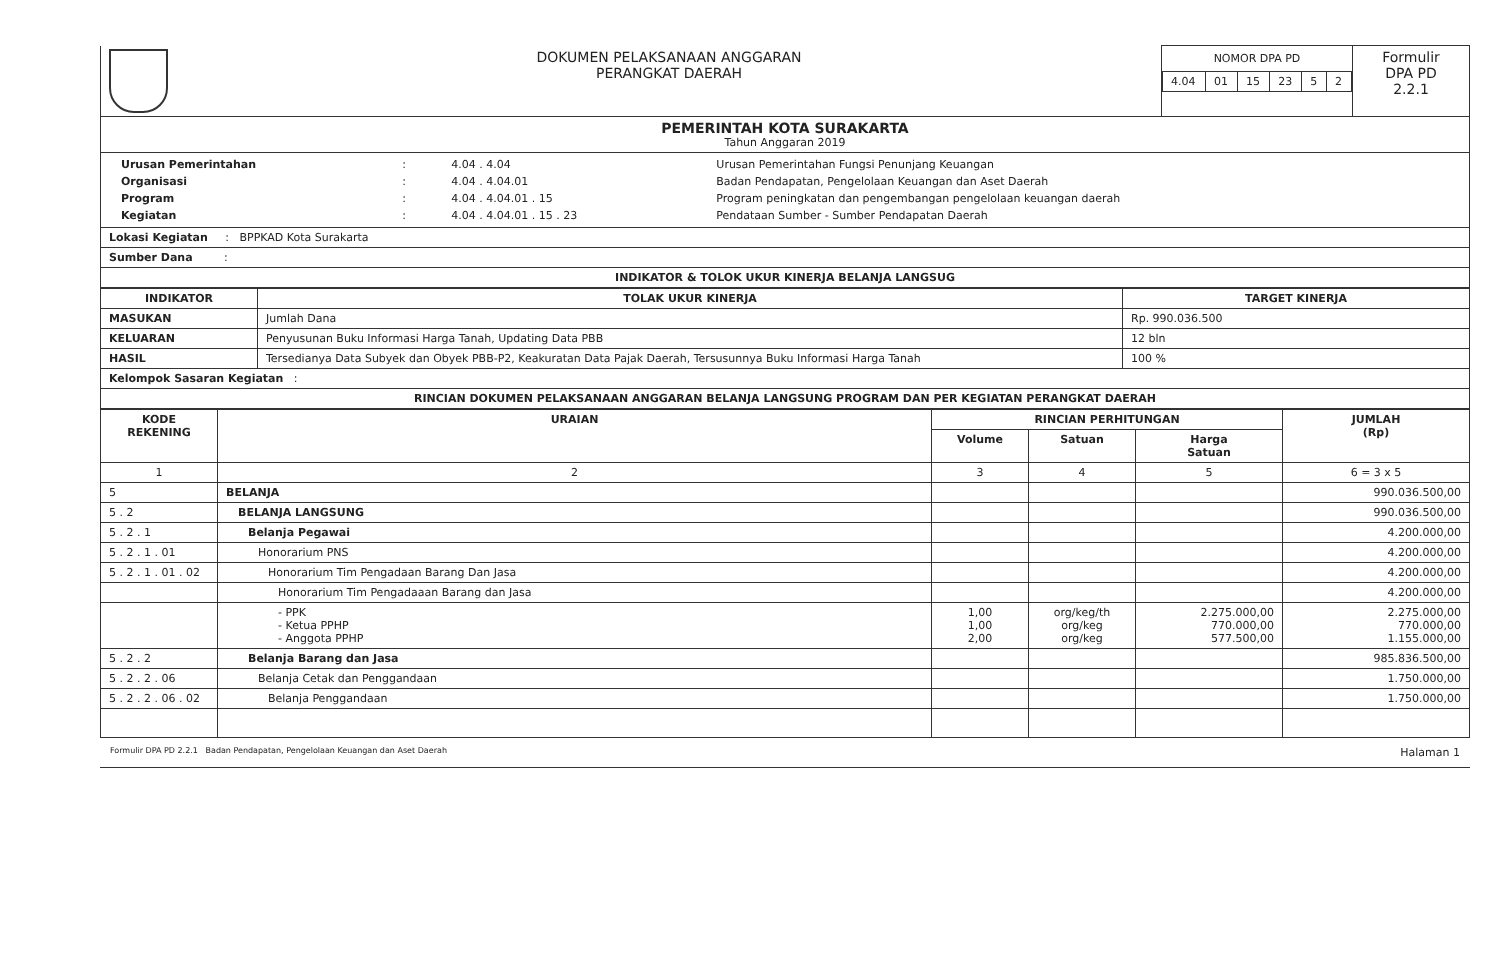| | DOKUMEN PELAKSANAAN ANGGARAN PERANGKAT DAERAH | NOMOR DPA PD / 4.04 / 01 / 15 / 23 / 5 / 2 / | Formulir DPA PD 2.2.1 |
| PEMERINTAH KOTA SURAKARTA Tahun Anggaran 2019 | | | |
| / Urusan Pemerintahan / : / 4.04 . 4.04 / Urusan Pemerintahan Fungsi Penunjang Keuangan / / Organisasi / : / 4.04 . 4.04.01 / Badan Pendapatan, Pengelolaan Keuangan dan Aset Daerah / / Program / : / 4.04 . 4.04.01 . 15 / Program peningkatan dan pengembangan pengelolaan keuangan daerah / / Kegiatan / : / 4.04 . 4.04.01 . 15 . 23 / Pendataan Sumber - Sumber Pendapatan Daerah / | | | |
| Lokasi Kegiatan : BPPKAD Kota Surakarta | | | |
| Sumber Dana : | | | |
| INDIKATOR & TOLOK UKUR KINERJA BELANJA LANGSUG | | | |
| INDIKATOR | TOLAK UKUR KINERJA | TARGET KINERJA |
| --- | --- | --- |
| MASUKAN | Jumlah Dana | Rp. 990.036.500 |
| KELUARAN | Penyusunan Buku Informasi Harga Tanah, Updating Data PBB | 12 bln |
| HASIL | Tersedianya Data Subyek dan Obyek PBB-P2, Keakuratan Data Pajak Daerah, Tersusunnya Buku Informasi Harga Tanah | 100 % |
| Kelompok Sasaran Kegiatan : | | |
| RINCIAN DOKUMEN PELAKSANAAN ANGGARAN BELANJA LANGSUNG PROGRAM DAN PER KEGIATAN PERANGKAT DAERAH | | |
| KODE REKENING | URAIAN | RINCIAN PERHITUNGAN | | | JUMLAH (Rp) |
| --- | --- | --- | --- | --- | --- |
| | | Volume | Satuan | Harga Satuan | |
| 1 | 2 | 3 | 4 | 5 | 6 = 3 x 5 |
| 5 | BELANJA | | | | 990.036.500,00 |
| 5 . 2 | BELANJA LANGSUNG | | | | 990.036.500,00 |
| 5 . 2 . 1 | Belanja Pegawai | | | | 4.200.000,00 |
| 5 . 2 . 1 . 01 | Honorarium PNS | | | | 4.200.000,00 |
| 5 . 2 . 1 . 01 . 02 | Honorarium Tim Pengadaan Barang Dan Jasa | | | | 4.200.000,00 |
| | Honorarium Tim Pengadaaan Barang dan Jasa | | | | 4.200.000,00 |
| | - PPK - Ketua PPHP - Anggota PPHP | 1,00 1,00 2,00 | org/keg/th org/keg org/keg | 2.275.000,00 770.000,00 577.500,00 | 2.275.000,00 770.000,00 1.155.000,00 |
| 5 . 2 . 2 | Belanja Barang dan Jasa | | | | 985.836.500,00 |
| 5 . 2 . 2 . 06 | Belanja Cetak dan Penggandaan | | | | 1.750.000,00 |
| 5 . 2 . 2 . 06 . 02 | Belanja Penggandaan | | | | 1.750.000,00 |
Formulir DPA PD 2.2.1 Badan Pendapatan, Pengelolaan Keuangan dan Aset Daerah Halaman 1